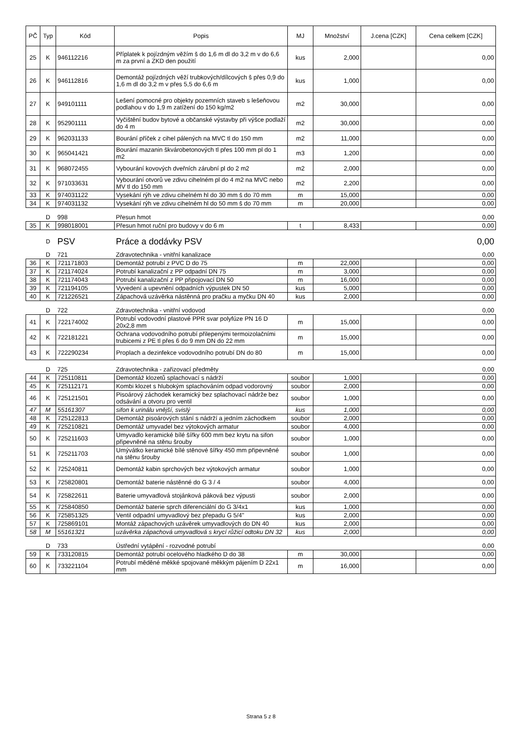| PČ | Typ | Kód | Popis | MJ | Množství | J.cena [CZK] | Cena celkem [CZK] |
| --- | --- | --- | --- | --- | --- | --- | --- |
| 25 | K | 946112216 | Příplatek k pojízdným věžím š do 1,6 m dl do 3,2 m v do 6,6 m za první a ZKD den použití | kus | 2,000 | | 0,00 |
| 26 | K | 946112816 | Demontáž pojízdných věží trubkových/dílcových š přes 0,9 do 1,6 m dl do 3,2 m v přes 5,5 do 6,6 m | kus | 1,000 | | 0,00 |
| 27 | K | 949101111 | Lešení pomocné pro objekty pozemních staveb s lešeňovou podlahou v do 1,9 m zatížení do 150 kg/m2 | m2 | 30,000 | | 0,00 |
| 28 | K | 952901111 | Vyčištění budov bytové a občanské výstavby při výšce podlaží do 4 m | m2 | 30,000 | | 0,00 |
| 29 | K | 962031133 | Bourání příček z cihel pálených na MVC tl do 150 mm | m2 | 11,000 | | 0,00 |
| 30 | K | 965041421 | Bourání mazanin škvárobetonových tl přes 100 mm pl do 1 m2 | m3 | 1,200 | | 0,00 |
| 31 | K | 968072455 | Vybourání kovových dveřních zárubní pl do 2 m2 | m2 | 2,000 | | 0,00 |
| 32 | K | 971033631 | Vybourání otvorů ve zdivu cihelném pl do 4 m2 na MVC nebo MV tl do 150 mm | m2 | 2,200 | | 0,00 |
| 33 | K | 974031122 | Vysekání rýh ve zdivu cihelném hl do 30 mm š do 70 mm | m | 15,000 | | 0,00 |
| 34 | K | 974031132 | Vysekání rýh ve zdivu cihelném hl do 50 mm š do 70 mm | m | 20,000 | | 0,00 |
| | D | 998 | Přesun hmot | | | | 0,00 |
| 35 | K | 998018001 | Přesun hmot ruční pro budovy v do 6 m | t | 8,433 | | 0,00 |
| | D | PSV | Práce a dodávky PSV | | | | 0,00 |
| | D | 721 | Zdravotechnika - vnitřní kanalizace | | | | 0,00 |
| 36 | K | 721171803 | Demontáž potrubí z PVC D do 75 | m | 22,000 | | 0,00 |
| 37 | K | 721174024 | Potrubí kanalizační z PP odpadní DN 75 | m | 3,000 | | 0,00 |
| 38 | K | 721174043 | Potrubí kanalizační z PP připojovací DN 50 | m | 16,000 | | 0,00 |
| 39 | K | 721194105 | Vyvedení a upevnění odpadních výpustek DN 50 | kus | 5,000 | | 0,00 |
| 40 | K | 721226521 | Zápachová uzávěrka nástěnná pro pračku a myčku DN 40 | kus | 2,000 | | 0,00 |
| | D | 722 | Zdravotechnika - vnitřní vodovod | | | | 0,00 |
| 41 | K | 722174002 | Potrubí vodovodní plastové PPR svar polyfúze PN 16 D 20x2,8 mm | m | 15,000 | | 0,00 |
| 42 | K | 722181221 | Ochrana vodovodního potrubí přilepenými termoizolačními trubicemi z PE tl přes 6 do 9 mm DN do 22 mm | m | 15,000 | | 0,00 |
| 43 | K | 722290234 | Proplach a dezinfekce vodovodního potrubí DN do 80 | m | 15,000 | | 0,00 |
| | D | 725 | Zdravotechnika - zařizovací předměty | | | | 0,00 |
| 44 | K | 725110811 | Demontáž klozetů splachovací s nádrží | soubor | 1,000 | | 0,00 |
| 45 | K | 725112171 | Kombi klozet s hlubokým splachováním odpad vodorovný | soubor | 2,000 | | 0,00 |
| 46 | K | 725121501 | Pisoárový záchodek keramický bez splachovací nádrže bez odsávání a otvoru pro ventil | soubor | 1,000 | | 0,00 |
| 47 | M | 55161307 | sifon k urinálu vnější, svislý | kus | 1,000 | | 0,00 |
| 48 | K | 725122813 | Demontáž pisoárových stání s nádrží a jedním záchodkem | soubor | 2,000 | | 0,00 |
| 49 | K | 725210821 | Demontáž umyvadel bez výtokových armatur | soubor | 4,000 | | 0,00 |
| 50 | K | 725211603 | Umyvadlo keramické bílé šířky 600 mm bez krytu na sifon připevněné na stěnu šrouby | soubor | 1,000 | | 0,00 |
| 51 | K | 725211703 | Umývátko keramické bílé stěnové šířky 450 mm připevněné na stěnu šrouby | soubor | 1,000 | | 0,00 |
| 52 | K | 725240811 | Demontáž kabin sprchových bez výtokových armatur | soubor | 1,000 | | 0,00 |
| 53 | K | 725820801 | Demontáž baterie nástěnné do G 3 / 4 | soubor | 4,000 | | 0,00 |
| 54 | K | 725822611 | Baterie umyvadlová stojánková páková bez výpusti | soubor | 2,000 | | 0,00 |
| 55 | K | 725840850 | Demontáž baterie sprch diferenciální do G 3/4x1 | kus | 1,000 | | 0,00 |
| 56 | K | 725851325 | Ventil odpadní umyvadlový bez přepadu G 5/4" | kus | 2,000 | | 0,00 |
| 57 | K | 725869101 | Montáž zápachových uzávěrek umyvadlových do DN 40 | kus | 2,000 | | 0,00 |
| 58 | M | 55161321 | uzávěrka zápachová umyvadlová s krycí růžicí odtoku DN 32 | kus | 2,000 | | 0,00 |
| | D | 733 | Ústřední vytápění - rozvodné potrubí | | | | 0,00 |
| 59 | K | 733120815 | Demontáž potrubí ocelového hladkého D do 38 | m | 30,000 | | 0,00 |
| 60 | K | 733221104 | Potrubí měděné měkké spojované měkkým pájením D 22x1 mm | m | 16,000 | | 0,00 |
Strana 5 z 8